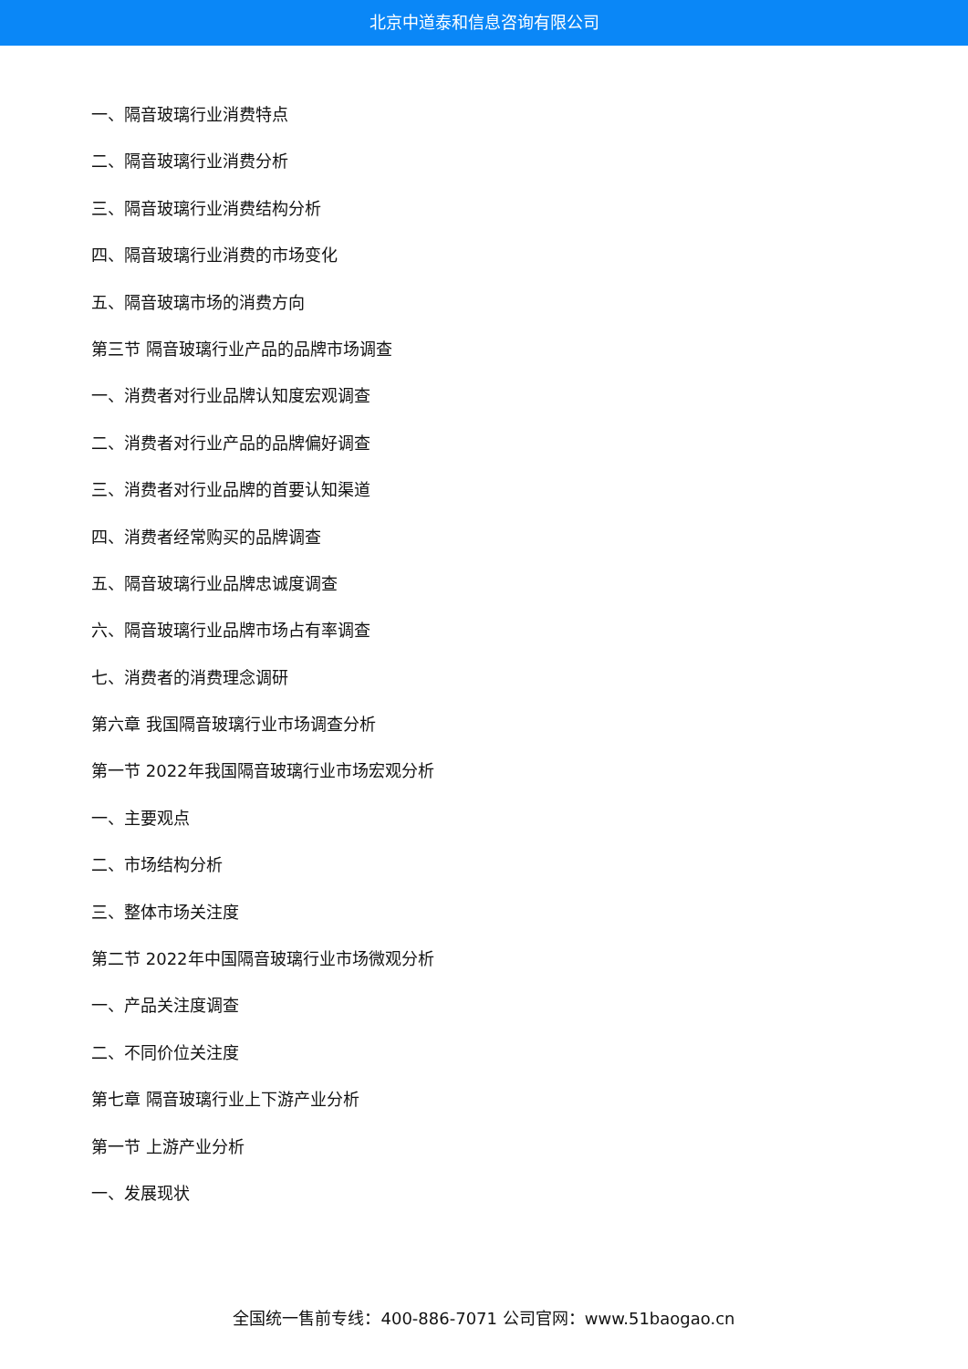北京中道泰和信息咨询有限公司
一、隔音玻璃行业消费特点
二、隔音玻璃行业消费分析
三、隔音玻璃行业消费结构分析
四、隔音玻璃行业消费的市场变化
五、隔音玻璃市场的消费方向
第三节 隔音玻璃行业产品的品牌市场调查
一、消费者对行业品牌认知度宏观调查
二、消费者对行业产品的品牌偏好调查
三、消费者对行业品牌的首要认知渠道
四、消费者经常购买的品牌调查
五、隔音玻璃行业品牌忠诚度调查
六、隔音玻璃行业品牌市场占有率调查
七、消费者的消费理念调研
第六章 我国隔音玻璃行业市场调查分析
第一节 2022年我国隔音玻璃行业市场宏观分析
一、主要观点
二、市场结构分析
三、整体市场关注度
第二节 2022年中国隔音玻璃行业市场微观分析
一、产品关注度调查
二、不同价位关注度
第七章 隔音玻璃行业上下游产业分析
第一节 上游产业分析
一、发展现状
全国统一售前专线：400-886-7071 公司官网：www.51baogao.cn